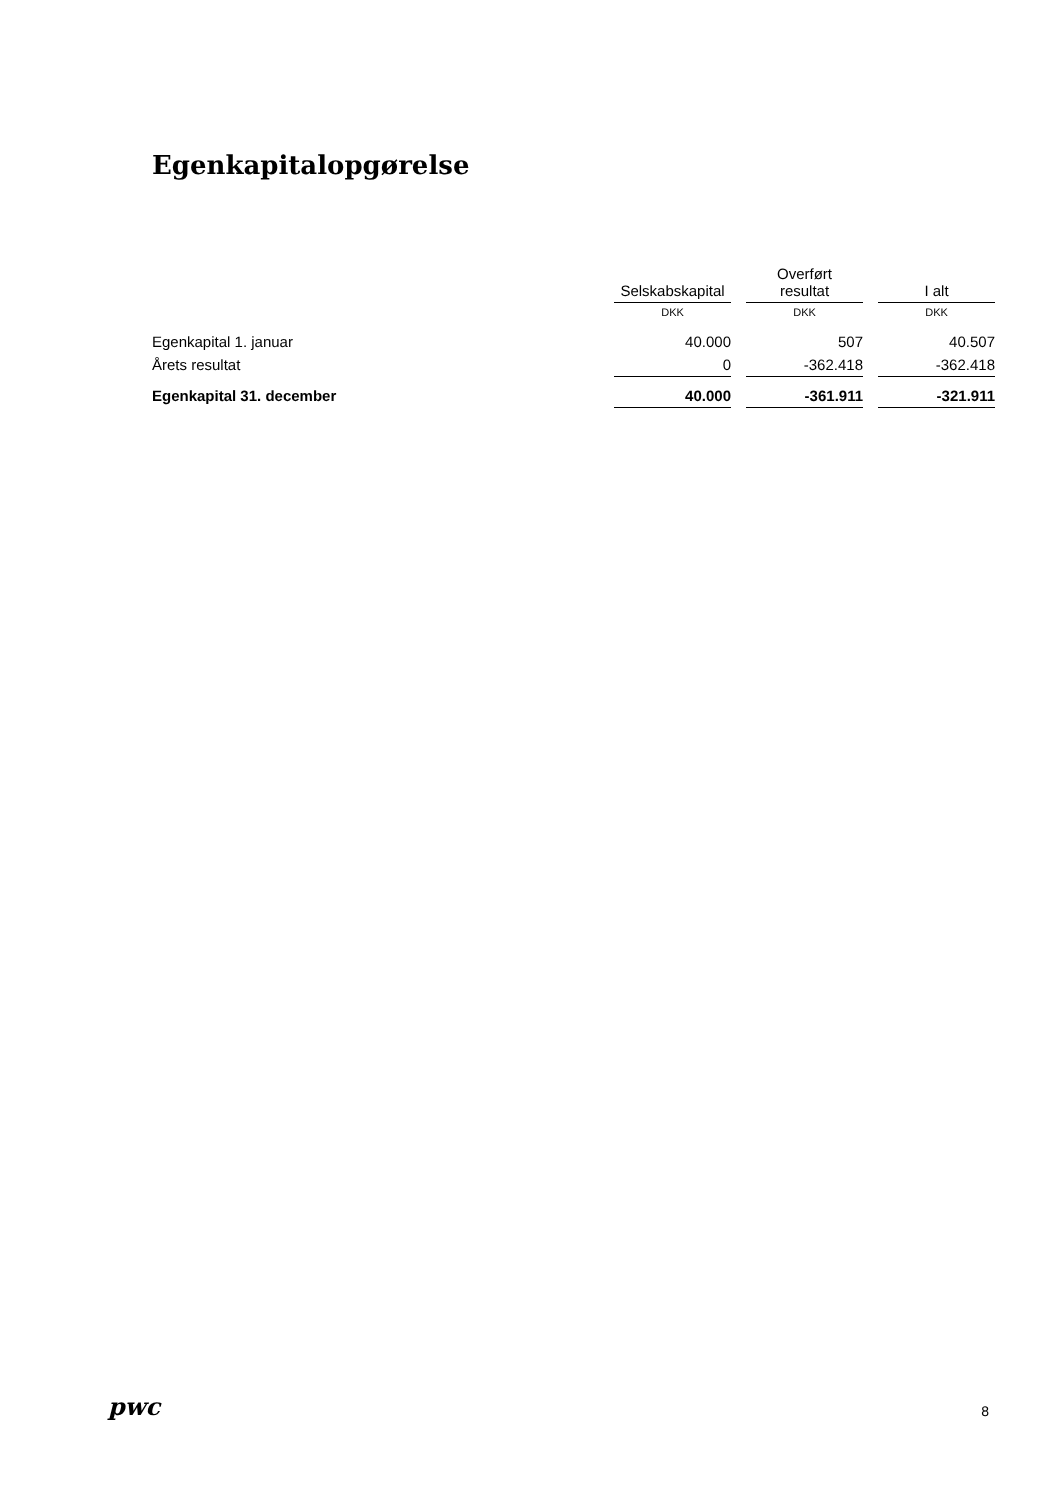Egenkapitalopgørelse
| | Selskabskapital | | Overført resultat | | I alt |
| --- | --- | --- | --- | --- | --- |
| | DKK | | DKK | | DKK |
| Egenkapital 1. januar | 40.000 | | 507 | | 40.507 |
| Årets resultat | 0 | | -362.418 | | -362.418 |
| Egenkapital 31. december | 40.000 | | -361.911 | | -321.911 |
pwc 8